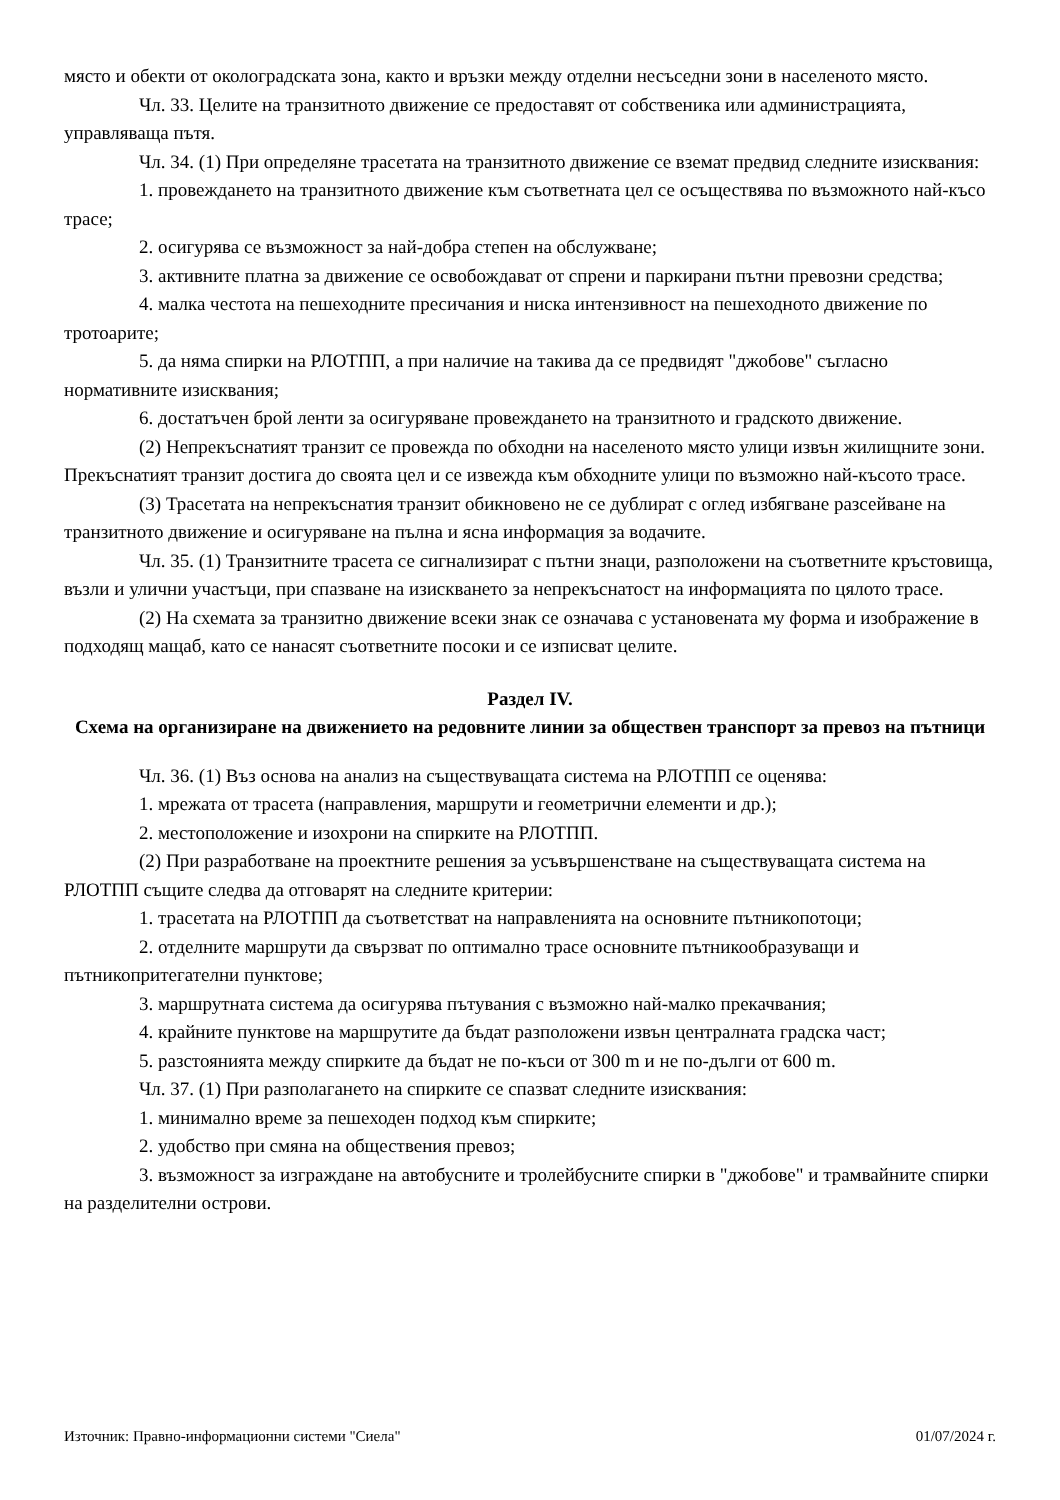място и обекти от околоградската зона, както и връзки между отделни несъседни зони в населеното място.
Чл. 33. Целите на транзитното движение се предоставят от собственика или администрацията, управляваща пътя.
Чл. 34. (1) При определяне трасетата на транзитното движение се вземат предвид следните изисквания:
1. провеждането на транзитното движение към съответната цел се осъществява по възможното най-късо трасе;
2. осигурява се възможност за най-добра степен на обслужване;
3. активните платна за движение се освобождават от спрени и паркирани пътни превозни средства;
4. малка честота на пешеходните пресичания и ниска интензивност на пешеходното движение по тротоарите;
5. да няма спирки на РЛОТПП, а при наличие на такива да се предвидят "джобове" съгласно нормативните изисквания;
6. достатъчен брой ленти за осигуряване провеждането на транзитното и градското движение.
(2) Непрекъснатият транзит се провежда по обходни на населеното място улици извън жилищните зони. Прекъснатият транзит достига до своята цел и се извежда към обходните улици по възможно най-късото трасе.
(3) Трасетата на непрекъснатия транзит обикновено не се дублират с оглед избягване разсейване на транзитното движение и осигуряване на пълна и ясна информация за водачите.
Чл. 35. (1) Транзитните трасета се сигнализират с пътни знаци, разположени на съответните кръстовища, възли и улични участъци, при спазване на изискването за непрекъснатост на информацията по цялото трасе.
(2) На схемата за транзитно движение всеки знак се означава с установената му форма и изображение в подходящ мащаб, като се нанасят съответните посоки и се изписват целите.
Раздел IV.
Схема на организиране на движението на редовните линии за обществен транспорт за превоз на пътници
Чл. 36. (1) Въз основа на анализ на съществуващата система на РЛОТПП се оценява:
1. мрежата от трасета (направления, маршрути и геометрични елементи и др.);
2. местоположение и изохрони на спирките на РЛОТПП.
(2) При разработване на проектните решения за усъвършенстване на съществуващата система на РЛОТПП същите следва да отговарят на следните критерии:
1. трасетата на РЛОТПП да съответстват на направленията на основните пътникопотоци;
2. отделните маршрути да свързват по оптимално трасе основните пътникообразуващи и пътникопритегателни пунктове;
3. маршрутната система да осигурява пътувания с възможно най-малко прекачвания;
4. крайните пунктове на маршрутите да бъдат разположени извън централната градска част;
5. разстоянията между спирките да бъдат не по-къси от 300 m и не по-дълги от 600 m.
Чл. 37. (1) При разполагането на спирките се спазват следните изисквания:
1. минимално време за пешеходен подход към спирките;
2. удобство при смяна на обществения превоз;
3. възможност за изграждане на автобусните и тролейбусните спирки в "джобове" и трамвайните спирки на разделителни острови.
Източник: Правно-информационни системи "Сиела" 01/07/2024 г.